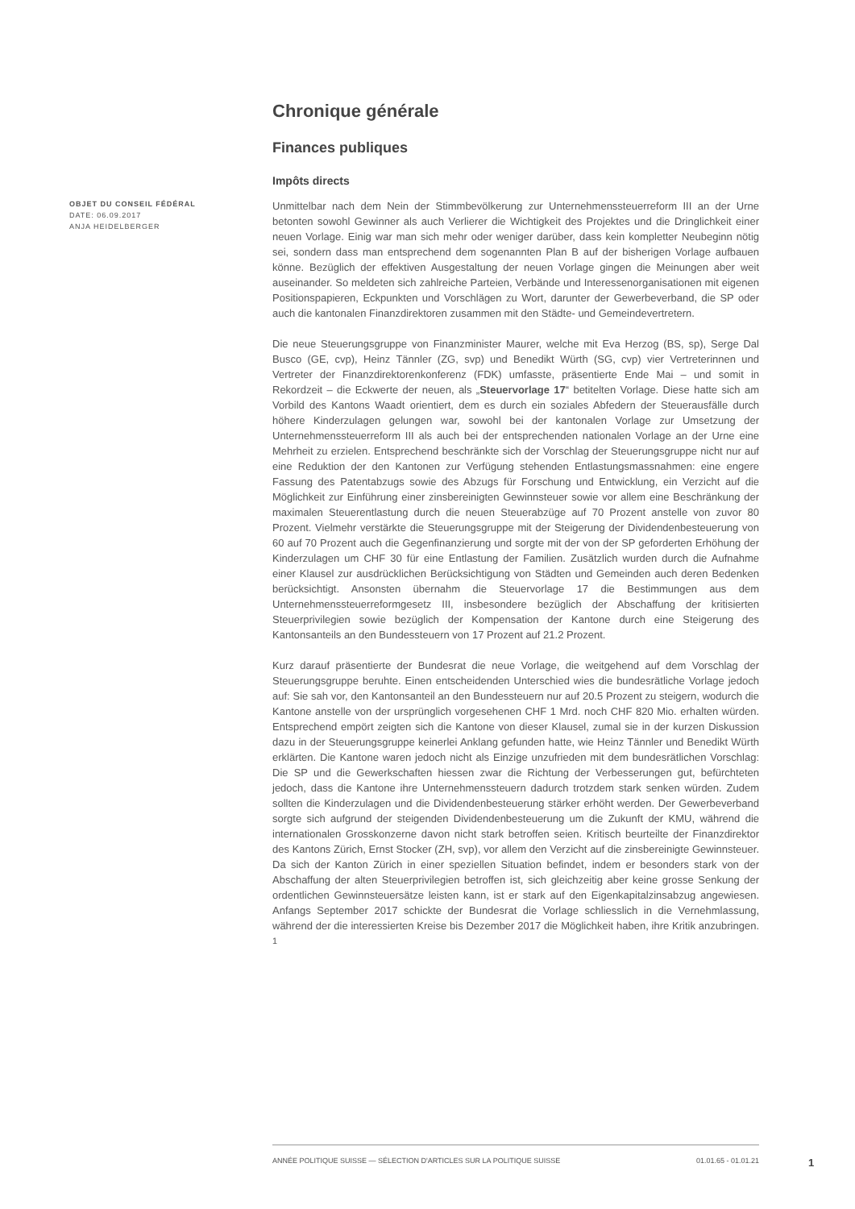Chronique générale
Finances publiques
Impôts directs
OBJET DU CONSEIL FÉDÉRAL
DATE: 06.09.2017
ANJA HEIDELBERGER
Unmittelbar nach dem Nein der Stimmbevölkerung zur Unternehmenssteuerreform III an der Urne betonten sowohl Gewinner als auch Verlierer die Wichtigkeit des Projektes und die Dringlichkeit einer neuen Vorlage. Einig war man sich mehr oder weniger darüber, dass kein kompletter Neubeginn nötig sei, sondern dass man entsprechend dem sogenannten Plan B auf der bisherigen Vorlage aufbauen könne. Bezüglich der effektiven Ausgestaltung der neuen Vorlage gingen die Meinungen aber weit auseinander. So meldeten sich zahlreiche Parteien, Verbände und Interessenorganisationen mit eigenen Positionspapieren, Eckpunkten und Vorschlägen zu Wort, darunter der Gewerbeverband, die SP oder auch die kantonalen Finanzdirektoren zusammen mit den Städte- und Gemeindevertretern.
Die neue Steuerungsgruppe von Finanzminister Maurer, welche mit Eva Herzog (BS, sp), Serge Dal Busco (GE, cvp), Heinz Tännler (ZG, svp) und Benedikt Würth (SG, cvp) vier Vertreterinnen und Vertreter der Finanzdirektorenkonferenz (FDK) umfasste, präsentierte Ende Mai – und somit in Rekordzeit – die Eckwerte der neuen, als „Steuervorlage 17“ betitelten Vorlage. Diese hatte sich am Vorbild des Kantons Waadt orientiert, dem es durch ein soziales Abfedern der Steuerausfälle durch höhere Kinderzulagen gelungen war, sowohl bei der kantonalen Vorlage zur Umsetzung der Unternehmenssteuerreform III als auch bei der entsprechenden nationalen Vorlage an der Urne eine Mehrheit zu erzielen. Entsprechend beschränkte sich der Vorschlag der Steuerungsgruppe nicht nur auf eine Reduktion der den Kantonen zur Verfügung stehenden Entlastungsmassnahmen: eine engere Fassung des Patentabzugs sowie des Abzugs für Forschung und Entwicklung, ein Verzicht auf die Möglichkeit zur Einführung einer zinsbereinigten Gewinnsteuer sowie vor allem eine Beschränkung der maximalen Steuerentlastung durch die neuen Steuerabzüge auf 70 Prozent anstelle von zuvor 80 Prozent. Vielmehr verstärkte die Steuerungsgruppe mit der Steigerung der Dividendenbesteuerung von 60 auf 70 Prozent auch die Gegenfinanzierung und sorgte mit der von der SP geforderten Erhöhung der Kinderzulagen um CHF 30 für eine Entlastung der Familien. Zusätzlich wurden durch die Aufnahme einer Klausel zur ausdrücklichen Berücksichtigung von Städten und Gemeinden auch deren Bedenken berücksichtigt. Ansonsten übernahm die Steuervorlage 17 die Bestimmungen aus dem Unternehmenssteuerreformgesetz III, insbesondere bezüglich der Abschaffung der kritisierten Steuerprivilegien sowie bezüglich der Kompensation der Kantone durch eine Steigerung des Kantonsanteils an den Bundessteuern von 17 Prozent auf 21.2 Prozent.
Kurz darauf präsentierte der Bundesrat die neue Vorlage, die weitgehend auf dem Vorschlag der Steuerungsgruppe beruhte. Einen entscheidenden Unterschied wies die bundesrätliche Vorlage jedoch auf: Sie sah vor, den Kantonsanteil an den Bundessteuern nur auf 20.5 Prozent zu steigern, wodurch die Kantone anstelle von der ursprünglich vorgesehenen CHF 1 Mrd. noch CHF 820 Mio. erhalten würden. Entsprechend empört zeigten sich die Kantone von dieser Klausel, zumal sie in der kurzen Diskussion dazu in der Steuerungsgruppe keinerlei Anklang gefunden hatte, wie Heinz Tännler und Benedikt Würth erklärten. Die Kantone waren jedoch nicht als Einzige unzufrieden mit dem bundesrätlichen Vorschlag: Die SP und die Gewerkschaften hiessen zwar die Richtung der Verbesserungen gut, befürchteten jedoch, dass die Kantone ihre Unternehmenssteuern dadurch trotzdem stark senken würden. Zudem sollten die Kinderzulagen und die Dividendenbesteuerung stärker erhöht werden. Der Gewerbeverband sorgte sich aufgrund der steigenden Dividendenbesteuerung um die Zukunft der KMU, während die internationalen Grosskonzerne davon nicht stark betroffen seien. Kritisch beurteilte der Finanzdirektor des Kantons Zürich, Ernst Stocker (ZH, svp), vor allem den Verzicht auf die zinsbereinigte Gewinnsteuer. Da sich der Kanton Zürich in einer speziellen Situation befindet, indem er besonders stark von der Abschaffung der alten Steuerprivilegien betroffen ist, sich gleichzeitig aber keine grosse Senkung der ordentlichen Gewinnsteuersätze leisten kann, ist er stark auf den Eigenkapitalzinsabzug angewiesen. Anfangs September 2017 schickte der Bundesrat die Vorlage schliesslich in die Vernehmlassung, während der die interessierten Kreise bis Dezember 2017 die Möglichkeit haben, ihre Kritik anzubringen. <sup>1</sup>
ANNÉE POLITIQUE SUISSE — SÉLECTION D'ARTICLES SUR LA POLITIQUE SUISSE 01.01.65 - 01.01.21
1